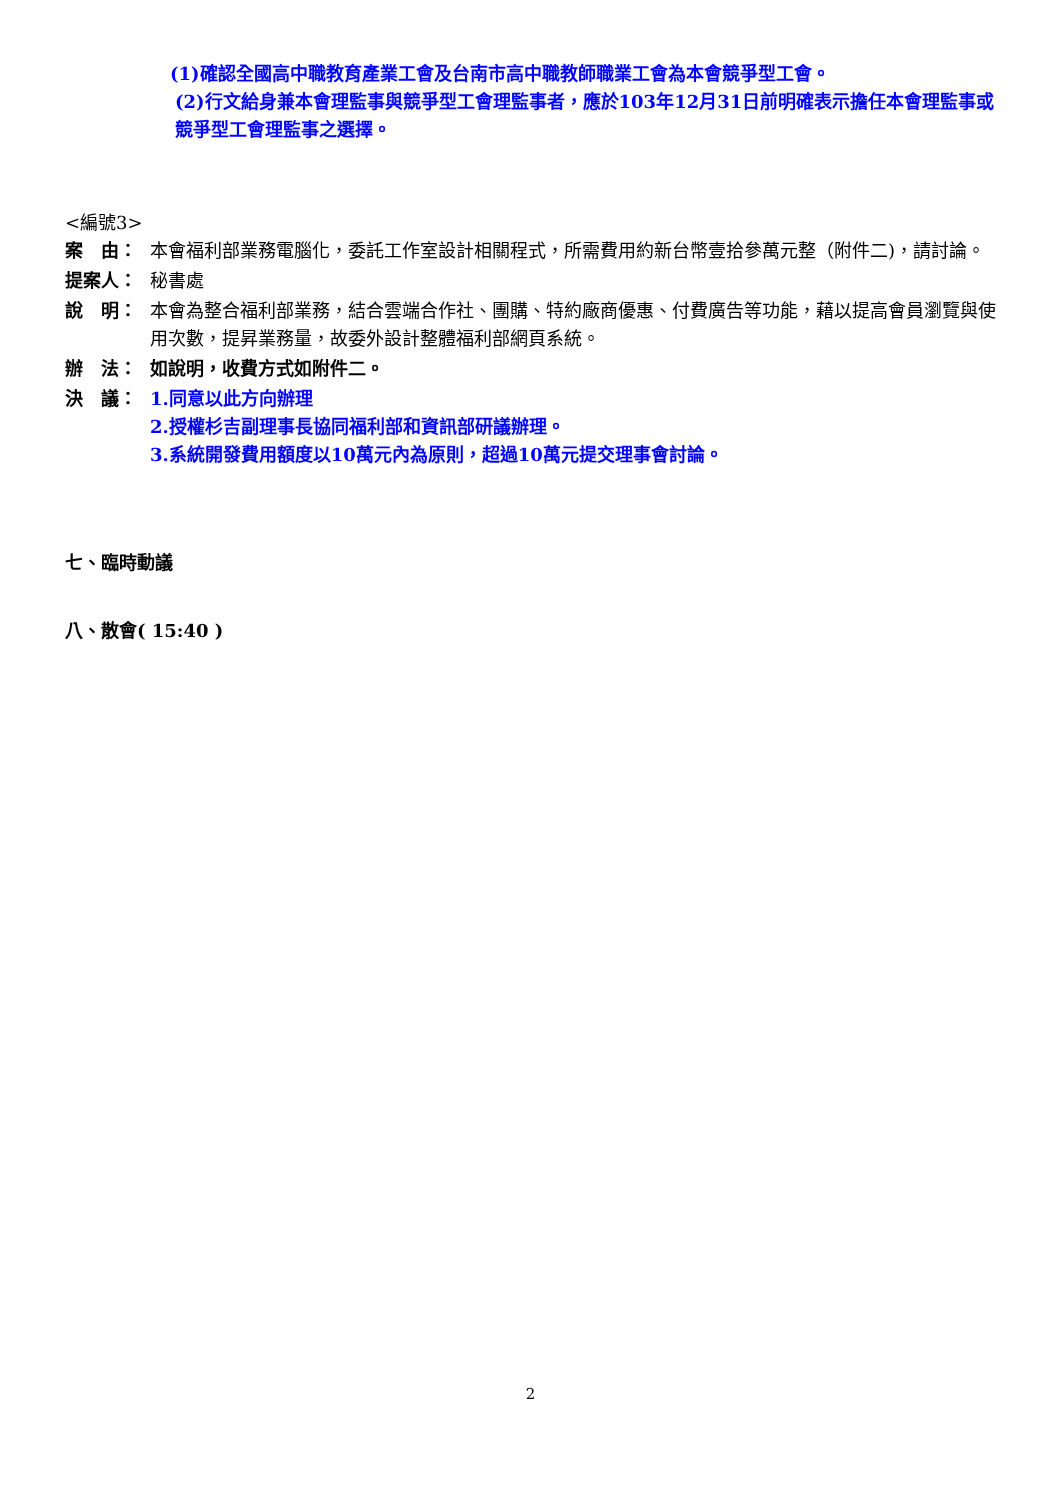(1)確認全國高中職教育產業工會及台南市高中職教師職業工會為本會競爭型工會。
(2)行文給身兼本會理監事與競爭型工會理監事者，應於103年12月31日前明確表示擔任本會理監事或競爭型工會理監事之選擇。
<編號3>
案　由： 本會福利部業務電腦化，委託工作室設計相關程式，所需費用約新台幣壹拾參萬元整（附件二)，請討論。
提案人： 秘書處
說　明： 本會為整合福利部業務，結合雲端合作社、團購、特約廠商優惠、付費廣告等功能，藉以提高會員瀏覽與使用次數，提昇業務量，故委外設計整體福利部網頁系統。
辦　法： 如說明，收費方式如附件二。
決　議： 1.同意以此方向辦理
2.授權杉吉副理事長協同福利部和資訊部研議辦理。
3.系統開發費用額度以10萬元內為原則，超過10萬元提交理事會討論。
七、臨時動議
八、散會( 15:40 )
2